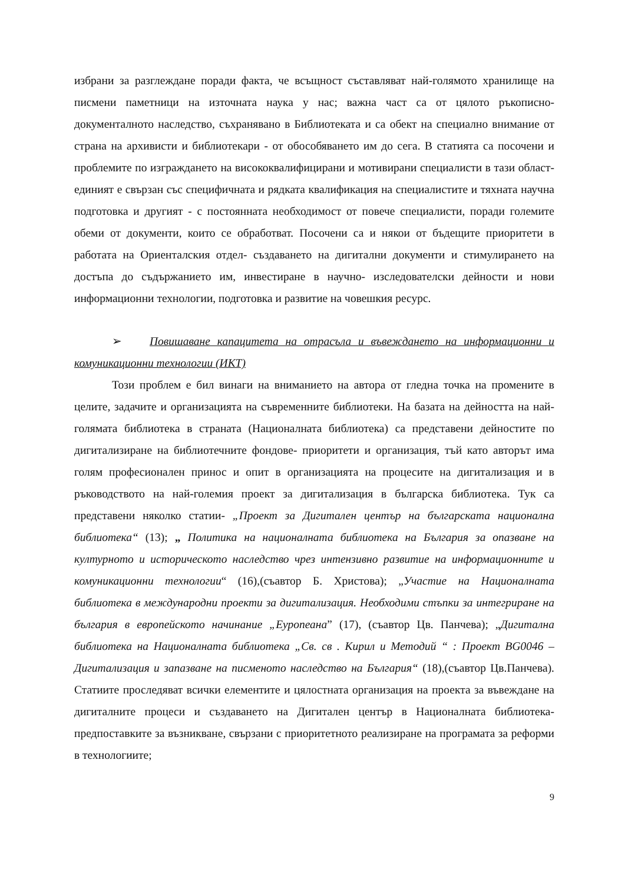избрани за разглеждане поради факта, че всъщност съставляват най-голямото хранилище на писмени паметници на източната наука у нас; важна част са от цялото ръкописно-документалното наследство, съхранявано в Библиотеката и са обект на специално внимание от страна на архивисти и библиотекари - от обособяването им до сега. В статията са посочени и проблемите по изграждането на висококвалифицирани и мотивирани специалисти в тази област- единият е свързан със специфичната и рядката квалификация на специалистите и тяхната научна подготовка и другият - с постоянната необходимост от повече специалисти, поради големите обеми от документи, които се обработват. Посочени са и някои от бъдещите приоритети в работата на Ориенталския отдел- създаването на дигитални документи и стимулирането на достъпа до съдържанието им, инвестиране в научно- изследователски дейности и нови информационни технологии, подготовка и развитие на човешкия ресурс.
➢ Повишаване капацитета на отрасъла и въвеждането на информационни и комуникационни технологии (ИКТ)
Този проблем е бил винаги на вниманието на автора от гледна точка на промените в целите, задачите и организацията на съвременните библиотеки. На базата на дейността на най-голямата библиотека в страната (Националната библиотека) са представени дейностите по дигитализиране на библиотечните фондове- приоритети и организация, тъй като авторът има голям професионален принос и опит в организацията на процесите на дигитализация и в ръководството на най-големия проект за дигитализация в българска библиотека. Тук са представени няколко статии- „Проект за Дигитален център на българската национална библиотека“ (13); „ Политика на националната библиотека на България за опазване на културното и историческото наследство чрез интензивно развитие на информационните и комуникационни технологии“ (16),(съавтор Б. Христова); „Участие на Националната библиотека в международни проекти за дигитализация. Необходими стъпки за интегриране на българия в европейското начинание „Еуропеана” (17), (съавтор Цв. Панчева); „Дигитална библиотека на Националната библиотека „Св. св . Кирил и Методий “ : Проект BG0046 – Дигитализация и запазване на писменото наследство на България“ (18),(съавтор Цв.Панчева). Статиите проследяват всички елементите и цялостната организация на проекта за въвеждане на дигиталните процеси и създаването на Дигитален център в Националната библиотека- предпоставките за възникване, свързани с приоритетното реализиране на програмата за реформи в технологиите;
9